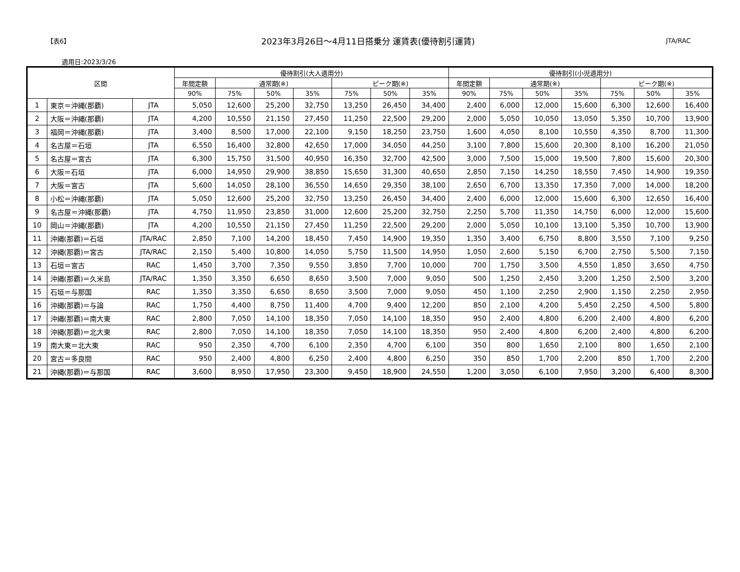【表6】 2023年3月26日～4月11日搭乗分 運賃表(優待割引運賃) JTA/RAC
適用日:2023/3/26
| 区間 | | | 優待割引(大人適用分) | | | | | | | 優待割引(小児適用分) | | | | | | |
| --- | --- | --- | --- | --- | --- | --- | --- | --- | --- | --- | --- | --- | --- | --- | --- | --- |
| | | | 年間定額 | 通常期(※) | | | ピーク期(※) | | | 年間定額 | 通常期(※) | | | ピーク期(※) | | |
| | | | 90% | 75% | 50% | 35% | 75% | 50% | 35% | 90% | 75% | 50% | 35% | 75% | 50% | 35% |
| 1 | 東京＝沖縄(那覇) | JTA | 5,050 | 12,600 | 25,200 | 32,750 | 13,250 | 26,450 | 34,400 | 2,400 | 6,000 | 12,000 | 15,600 | 6,300 | 12,600 | 16,400 |
| 2 | 大阪＝沖縄(那覇) | JTA | 4,200 | 10,550 | 21,150 | 27,450 | 11,250 | 22,500 | 29,200 | 2,000 | 5,050 | 10,050 | 13,050 | 5,350 | 10,700 | 13,900 |
| 3 | 福岡＝沖縄(那覇) | JTA | 3,400 | 8,500 | 17,000 | 22,100 | 9,150 | 18,250 | 23,750 | 1,600 | 4,050 | 8,100 | 10,550 | 4,350 | 8,700 | 11,300 |
| 4 | 名古屋＝石垣 | JTA | 6,550 | 16,400 | 32,800 | 42,650 | 17,000 | 34,050 | 44,250 | 3,100 | 7,800 | 15,600 | 20,300 | 8,100 | 16,200 | 21,050 |
| 5 | 名古屋＝宮古 | JTA | 6,300 | 15,750 | 31,500 | 40,950 | 16,350 | 32,700 | 42,500 | 3,000 | 7,500 | 15,000 | 19,500 | 7,800 | 15,600 | 20,300 |
| 6 | 大阪＝石垣 | JTA | 6,000 | 14,950 | 29,900 | 38,850 | 15,650 | 31,300 | 40,650 | 2,850 | 7,150 | 14,250 | 18,550 | 7,450 | 14,900 | 19,350 |
| 7 | 大阪＝宮古 | JTA | 5,600 | 14,050 | 28,100 | 36,550 | 14,650 | 29,350 | 38,100 | 2,650 | 6,700 | 13,350 | 17,350 | 7,000 | 14,000 | 18,200 |
| 8 | 小松＝沖縄(那覇) | JTA | 5,050 | 12,600 | 25,200 | 32,750 | 13,250 | 26,450 | 34,400 | 2,400 | 6,000 | 12,000 | 15,600 | 6,300 | 12,650 | 16,400 |
| 9 | 名古屋＝沖縄(那覇) | JTA | 4,750 | 11,950 | 23,850 | 31,000 | 12,600 | 25,200 | 32,750 | 2,250 | 5,700 | 11,350 | 14,750 | 6,000 | 12,000 | 15,600 |
| 10 | 岡山＝沖縄(那覇) | JTA | 4,200 | 10,550 | 21,150 | 27,450 | 11,250 | 22,500 | 29,200 | 2,000 | 5,050 | 10,100 | 13,100 | 5,350 | 10,700 | 13,900 |
| 11 | 沖縄(那覇)＝石垣 | JTA/RAC | 2,850 | 7,100 | 14,200 | 18,450 | 7,450 | 14,900 | 19,350 | 1,350 | 3,400 | 6,750 | 8,800 | 3,550 | 7,100 | 9,250 |
| 12 | 沖縄(那覇)＝宮古 | JTA/RAC | 2,150 | 5,400 | 10,800 | 14,050 | 5,750 | 11,500 | 14,950 | 1,050 | 2,600 | 5,150 | 6,700 | 2,750 | 5,500 | 7,150 |
| 13 | 石垣＝宮古 | RAC | 1,450 | 3,700 | 7,350 | 9,550 | 3,850 | 7,700 | 10,000 | 700 | 1,750 | 3,500 | 4,550 | 1,850 | 3,650 | 4,750 |
| 14 | 沖縄(那覇)＝久米島 | JTA/RAC | 1,350 | 3,350 | 6,650 | 8,650 | 3,500 | 7,000 | 9,050 | 500 | 1,250 | 2,450 | 3,200 | 1,250 | 2,500 | 3,200 |
| 15 | 石垣＝与那国 | RAC | 1,350 | 3,350 | 6,650 | 8,650 | 3,500 | 7,000 | 9,050 | 450 | 1,100 | 2,250 | 2,900 | 1,150 | 2,250 | 2,950 |
| 16 | 沖縄(那覇)＝与論 | RAC | 1,750 | 4,400 | 8,750 | 11,400 | 4,700 | 9,400 | 12,200 | 850 | 2,100 | 4,200 | 5,450 | 2,250 | 4,500 | 5,800 |
| 17 | 沖縄(那覇)＝南大東 | RAC | 2,800 | 7,050 | 14,100 | 18,350 | 7,050 | 14,100 | 18,350 | 950 | 2,400 | 4,800 | 6,200 | 2,400 | 4,800 | 6,200 |
| 18 | 沖縄(那覇)＝北大東 | RAC | 2,800 | 7,050 | 14,100 | 18,350 | 7,050 | 14,100 | 18,350 | 950 | 2,400 | 4,800 | 6,200 | 2,400 | 4,800 | 6,200 |
| 19 | 南大東＝北大東 | RAC | 950 | 2,350 | 4,700 | 6,100 | 2,350 | 4,700 | 6,100 | 350 | 800 | 1,650 | 2,100 | 800 | 1,650 | 2,100 |
| 20 | 宮古＝多良間 | RAC | 950 | 2,400 | 4,800 | 6,250 | 2,400 | 4,800 | 6,250 | 350 | 850 | 1,700 | 2,200 | 850 | 1,700 | 2,200 |
| 21 | 沖縄(那覇)＝与那国 | RAC | 3,600 | 8,950 | 17,950 | 23,300 | 9,450 | 18,900 | 24,550 | 1,200 | 3,050 | 6,100 | 7,950 | 3,200 | 6,400 | 8,300 |